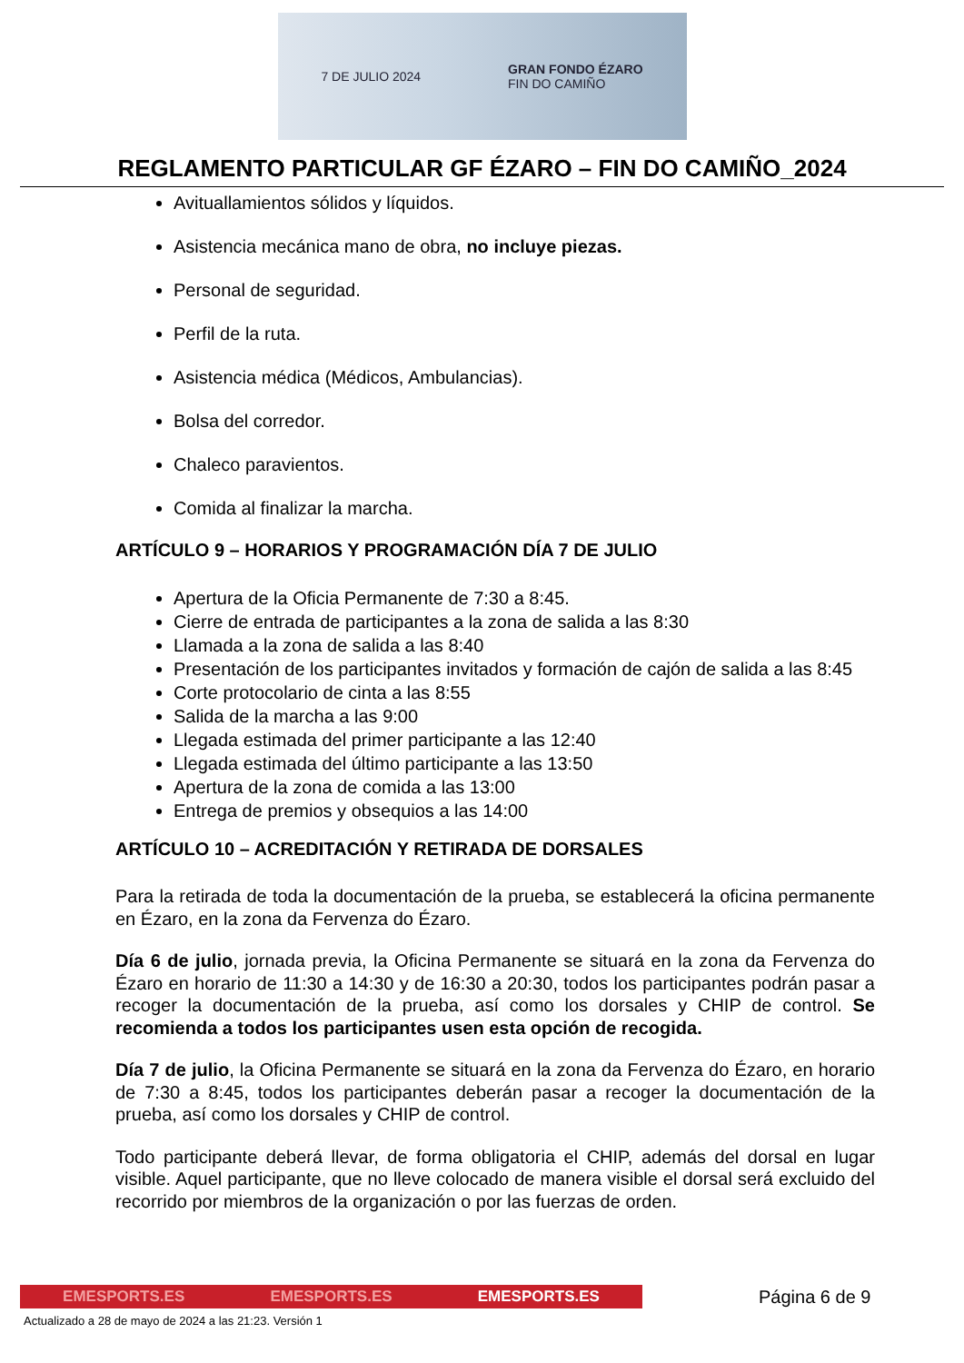7 DE JULIO 2024 GRAN FONDO ÉZARO
FIN DO CAMIÑO
REGLAMENTO PARTICULAR GF ÉZARO – FIN DO CAMIÑO_2024
Avituallamientos sólidos y líquidos.
Asistencia mecánica mano de obra, no incluye piezas.
Personal de seguridad.
Perfil de la ruta.
Asistencia médica (Médicos, Ambulancias).
Bolsa del corredor.
Chaleco paravientos.
Comida al finalizar la marcha.
ARTÍCULO 9 – HORARIOS Y PROGRAMACIÓN DÍA 7 DE JULIO
Apertura de la Oficia Permanente de 7:30 a 8:45.
Cierre de entrada de participantes a la zona de salida a las 8:30
Llamada a la zona de salida a las 8:40
Presentación de los participantes invitados y formación de cajón de salida a las 8:45
Corte protocolario de cinta a las 8:55
Salida de la marcha a las 9:00
Llegada estimada del primer participante a las 12:40
Llegada estimada del último participante a las 13:50
Apertura de la zona de comida a las 13:00
Entrega de premios y obsequios a las 14:00
ARTÍCULO 10 – ACREDITACIÓN Y RETIRADA DE DORSALES
Para la retirada de toda la documentación de la prueba, se establecerá la oficina permanente en Ézaro, en la zona da Fervenza do Ézaro.
Día 6 de julio, jornada previa, la Oficina Permanente se situará en la zona da Fervenza do Ézaro en horario de 11:30 a 14:30 y de 16:30 a 20:30, todos los participantes podrán pasar a recoger la documentación de la prueba, así como los dorsales y CHIP de control. Se recomienda a todos los participantes usen esta opción de recogida.
Día 7 de julio, la Oficina Permanente se situará en la zona da Fervenza do Ézaro, en horario de 7:30 a 8:45, todos los participantes deberán pasar a recoger la documentación de la prueba, así como los dorsales y CHIP de control.
Todo participante deberá llevar, de forma obligatoria el CHIP, además del dorsal en lugar visible. Aquel participante, que no lleve colocado de manera visible el dorsal será excluido del recorrido por miembros de la organización o por las fuerzas de orden.
EMESPORTS.ES EMESPORTS.ES EMESPORTS.ES
Página 6 de 9
Actualizado a 28 de mayo de 2024 a las 21:23. Versión 1